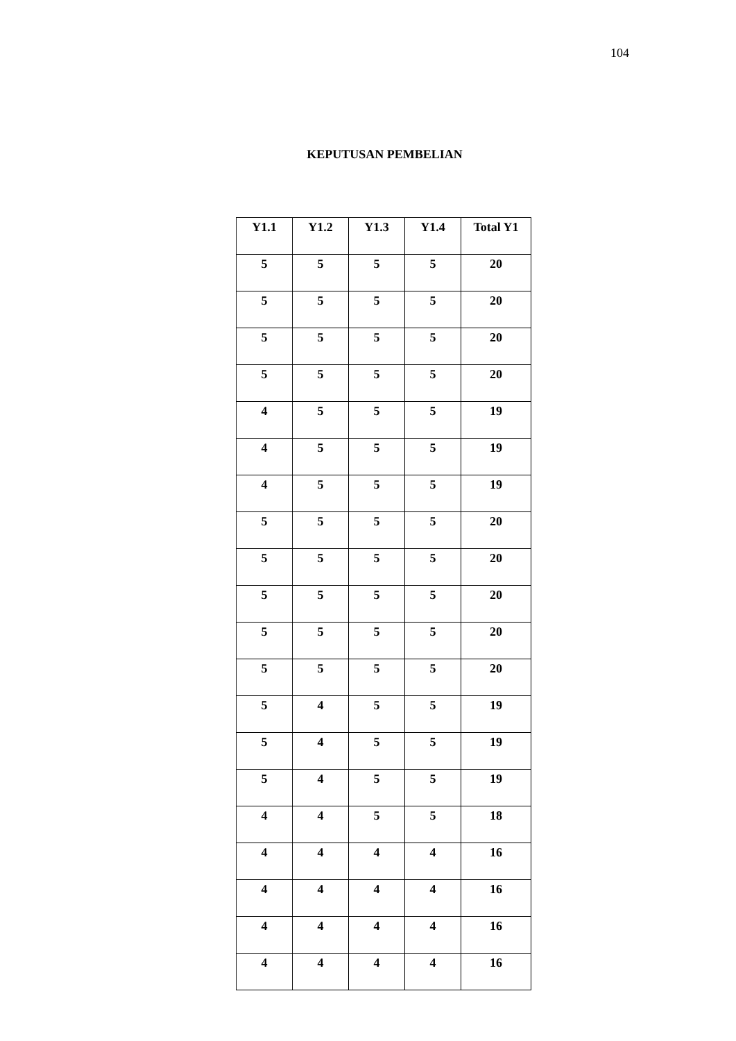104
KEPUTUSAN PEMBELIAN
| Y1.1 | Y1.2 | Y1.3 | Y1.4 | Total Y1 |
| --- | --- | --- | --- | --- |
| 5 | 5 | 5 | 5 | 20 |
| 5 | 5 | 5 | 5 | 20 |
| 5 | 5 | 5 | 5 | 20 |
| 5 | 5 | 5 | 5 | 20 |
| 4 | 5 | 5 | 5 | 19 |
| 4 | 5 | 5 | 5 | 19 |
| 4 | 5 | 5 | 5 | 19 |
| 5 | 5 | 5 | 5 | 20 |
| 5 | 5 | 5 | 5 | 20 |
| 5 | 5 | 5 | 5 | 20 |
| 5 | 5 | 5 | 5 | 20 |
| 5 | 5 | 5 | 5 | 20 |
| 5 | 4 | 5 | 5 | 19 |
| 5 | 4 | 5 | 5 | 19 |
| 5 | 4 | 5 | 5 | 19 |
| 4 | 4 | 5 | 5 | 18 |
| 4 | 4 | 4 | 4 | 16 |
| 4 | 4 | 4 | 4 | 16 |
| 4 | 4 | 4 | 4 | 16 |
| 4 | 4 | 4 | 4 | 16 |